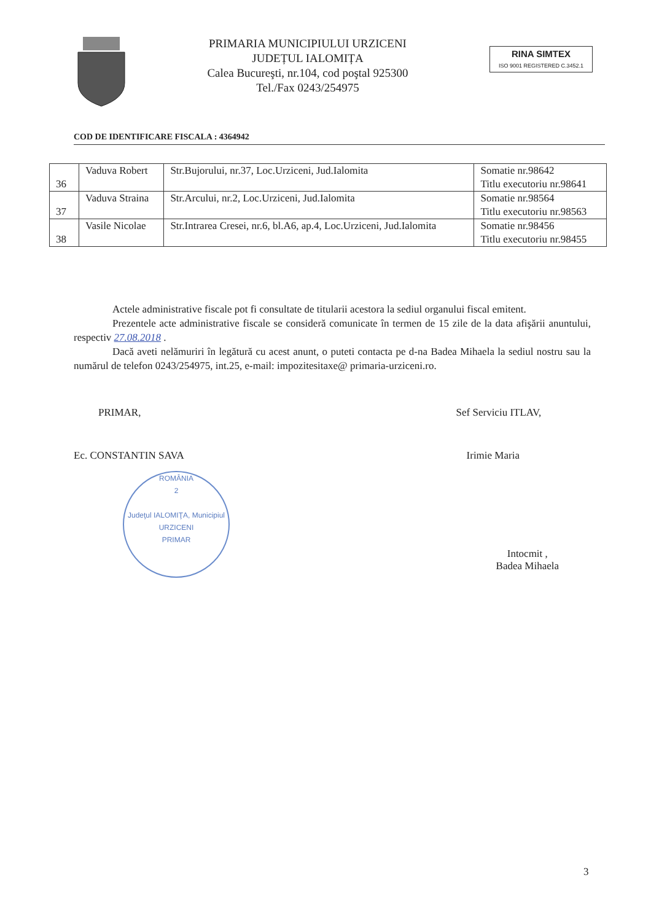PRIMARIA MUNICIPIULUI URZICENI
JUDEȚUL IALOMIȚA
Calea Bucureşti, nr.104, cod poştal 925300
Tel./Fax 0243/254975
RINA SIMTEX
ISO 9001 REGISTERED C.3452.1
COD DE IDENTIFICARE FISCALA : 4364942
| 36 | Vaduva Robert | Str.Bujorului, nr.37, Loc.Urziceni, Jud.Ialomita | Somatie nr.98642 Titlu executoriu nr.98641 |
| 37 | Vaduva Straina | Str.Arcului, nr.2, Loc.Urziceni, Jud.Ialomita | Somatie nr.98564 Titlu executoriu nr.98563 |
| 38 | Vasile Nicolae | Str.Intrarea Cresei, nr.6, bl.A6, ap.4, Loc.Urziceni, Jud.Ialomita | Somatie nr.98456 Titlu executoriu nr.98455 |
Actele administrative fiscale pot fi consultate de titularii acestora la sediul organului fiscal emitent.
Prezentele acte administrative fiscale se consideră comunicate în termen de 15 zile de la data afişării anuntului, respectiv 27.08.2018 .
Dacă aveti nelămuriri în legătură cu acest anunt, o puteti contacta pe d-na Badea Mihaela la sediul nostru sau la numărul de telefon 0243/254975, int.25, e-mail: impozitesitaxe@ primaria-urziceni.ro.
PRIMAR,
Ec. CONSTANTIN SAVA
ROMÂNIA
2
Judeţul IALOMIŢA, Municipiul URZICENI
PRIMAR
Sef Serviciu ITLAV,
Irimie Maria
Intocmit ,
Badea Mihaela
3